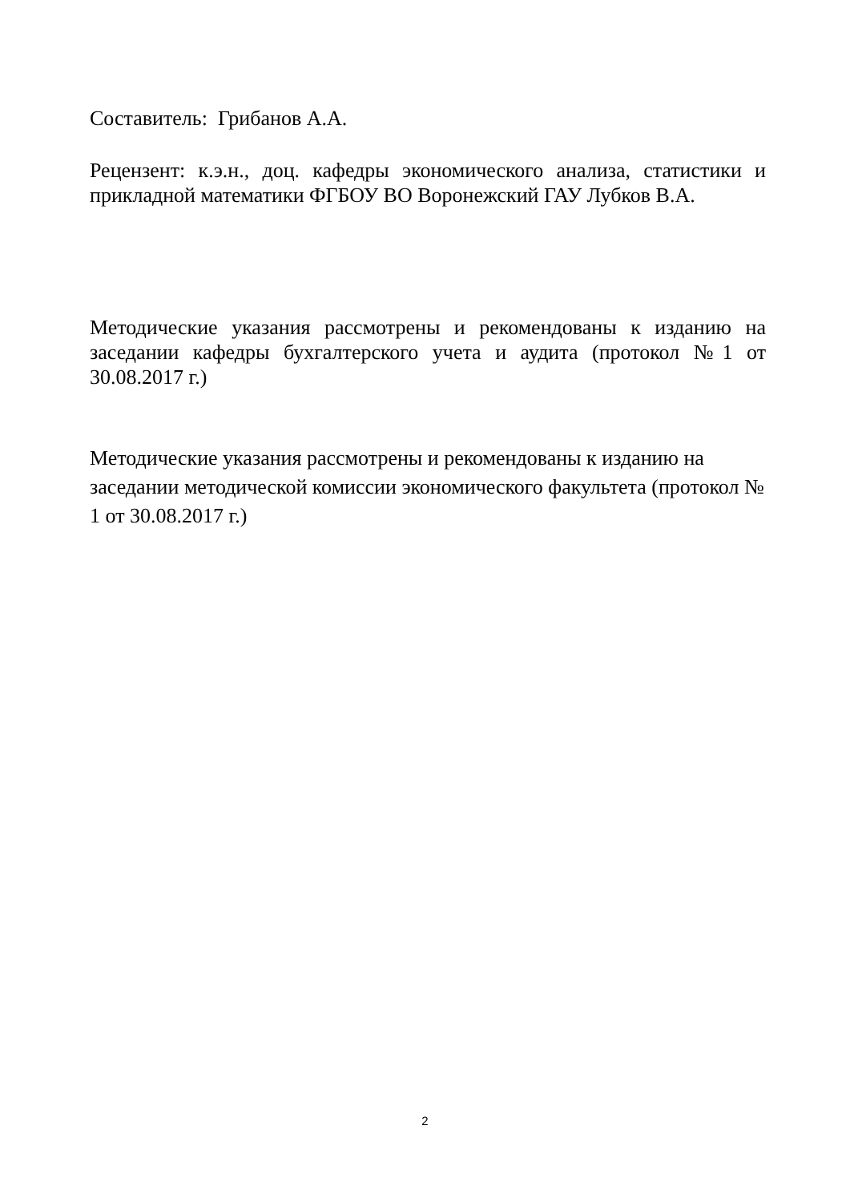Составитель: Грибанов А.А.
Рецензент: к.э.н., доц. кафедры экономического анализа, статистики и прикладной математики ФГБОУ ВО Воронежский ГАУ Лубков В.А.
Методические указания рассмотрены и рекомендованы к изданию на заседании кафедры бухгалтерского учета и аудита (протокол №1 от 30.08.2017 г.)
Методические указания рассмотрены и рекомендованы к изданию на заседании методической комиссии экономического факультета (протокол № 1 от 30.08.2017 г.)
2